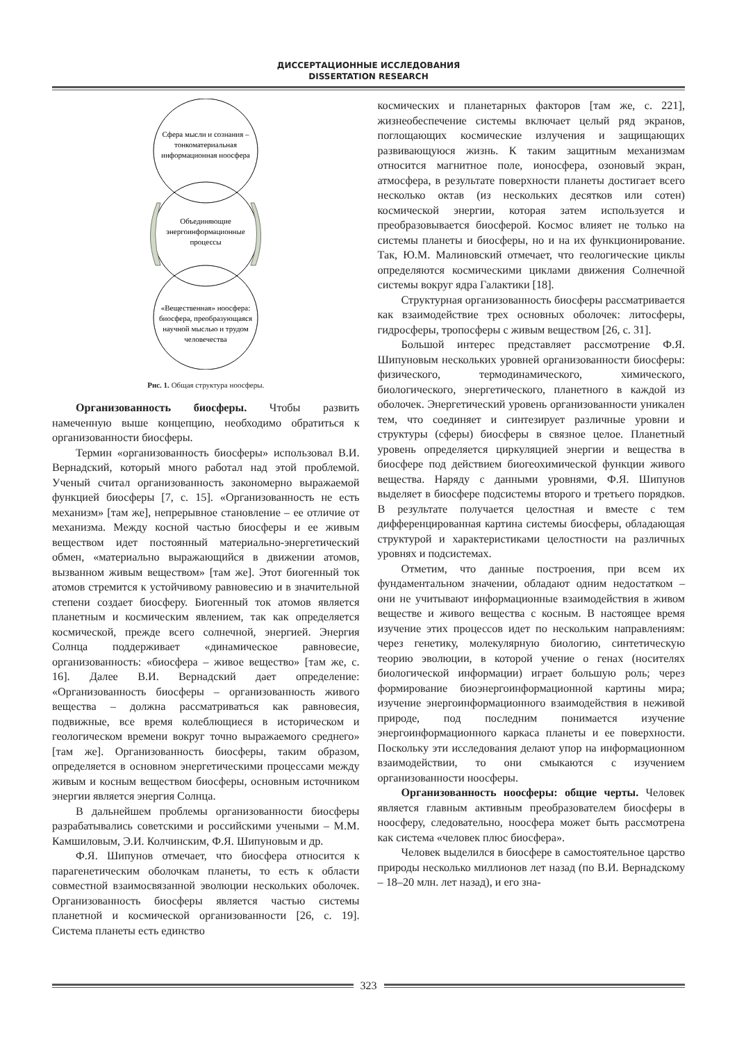ДИССЕРТАЦИОННЫЕ ИССЛЕДОВАНИЯ
DISSERTATION RESEARCH
Сфера мысли и сознания –
тонкоматериальная
информационная ноосфера
Объединяющие
энергоинформационные
процессы
«Вещественная» ноосфера:
биосфера, преобразующаяся
научной мыслью и трудом
человечества
Рис. 1. Общая структура ноосферы.
Организованность биосферы. Чтобы развить намеченную выше концепцию, необходимо обратиться к организованности биосферы.
Термин «организованность биосферы» использовал В.И. Вернадский, который много работал над этой проблемой. Ученый считал организованность закономерно выражаемой функцией биосферы [7, с. 15]. «Организованность не есть механизм» [там же], непрерывное становление – ее отличие от механизма. Между косной частью биосферы и ее живым веществом идет постоянный материально-энергетический обмен, «материально выражающийся в движении атомов, вызванном живым веществом» [там же]. Этот биогенный ток атомов стремится к устойчивому равновесию и в значительной степени создает биосферу. Биогенный ток атомов является планетным и космическим явлением, так как определяется космической, прежде всего солнечной, энергией. Энергия Солнца поддерживает «динамическое равновесие, организованность: «биосфера – живое вещество» [там же, с. 16]. Далее В.И. Вернадский дает определение: «Организованность биосферы – организованность живого вещества – должна рассматриваться как равновесия, подвижные, все время колеблющиеся в историческом и геологическом времени вокруг точно выражаемого среднего» [там же]. Организованность биосферы, таким образом, определяется в основном энергетическими процессами между живым и косным веществом биосферы, основным источником энергии является энергия Солнца.
В дальнейшем проблемы организованности биосферы разрабатывались советскими и российскими учеными – М.М. Камшиловым, Э.И. Колчинским, Ф.Я. Шипуновым и др.
Ф.Я. Шипунов отмечает, что биосфера относится к парагенетическим оболочкам планеты, то есть к области совместной взаимосвязанной эволюции нескольких оболочек. Организованность биосферы является частью системы планетной и космической организованности [26, с. 19]. Система планеты есть единство
космических и планетарных факторов [там же, с. 221], жизнеобеспечение системы включает целый ряд экранов, поглощающих космические излучения и защищающих развивающуюся жизнь. К таким защитным механизмам относится магнитное поле, ионосфера, озоновый экран, атмосфера, в результате поверхности планеты достигает всего несколько октав (из нескольких десятков или сотен) космической энергии, которая затем используется и преобразовывается биосферой. Космос влияет не только на системы планеты и биосферы, но и на их функционирование. Так, Ю.М. Малиновский отмечает, что геологические циклы определяются космическими циклами движения Солнечной системы вокруг ядра Галактики [18].
Структурная организованность биосферы рассматривается как взаимодействие трех основных оболочек: литосферы, гидросферы, тропосферы с живым веществом [26, с. 31].
Большой интерес представляет рассмотрение Ф.Я. Шипуновым нескольких уровней организованности биосферы: физического, термодинамического, химического, биологического, энергетического, планетного в каждой из оболочек. Энергетический уровень организованности уникален тем, что соединяет и синтезирует различные уровни и структуры (сферы) биосферы в связное целое. Планетный уровень определяется циркуляцией энергии и вещества в биосфере под действием биогеохимической функции живого вещества. Наряду с данными уровнями, Ф.Я. Шипунов выделяет в биосфере подсистемы второго и третьего порядков. В результате получается целостная и вместе с тем дифференцированная картина системы биосферы, обладающая структурой и характеристиками целостности на различных уровнях и подсистемах.
Отметим, что данные построения, при всем их фундаментальном значении, обладают одним недостатком – они не учитывают информационные взаимодействия в живом веществе и живого вещества с косным. В настоящее время изучение этих процессов идет по нескольким направлениям: через генетику, молекулярную биологию, синтетическую теорию эволюции, в которой учение о генах (носителях биологической информации) играет большую роль; через формирование биоэнергоинформационной картины мира; изучение энергоинформационного взаимодействия в неживой природе, под последним понимается изучение энергоинформационного каркаса планеты и ее поверхности. Поскольку эти исследования делают упор на информационном взаимодействии, то они смыкаются с изучением организованности ноосферы.
Организованность ноосферы: общие черты. Человек является главным активным преобразователем биосферы в ноосферу, следовательно, ноосфера может быть рассмотрена как система «человек плюс биосфера».
Человек выделился в биосфере в самостоятельное царство природы несколько миллионов лет назад (по В.И. Вернадскому – 18–20 млн. лет назад), и его зна-
323